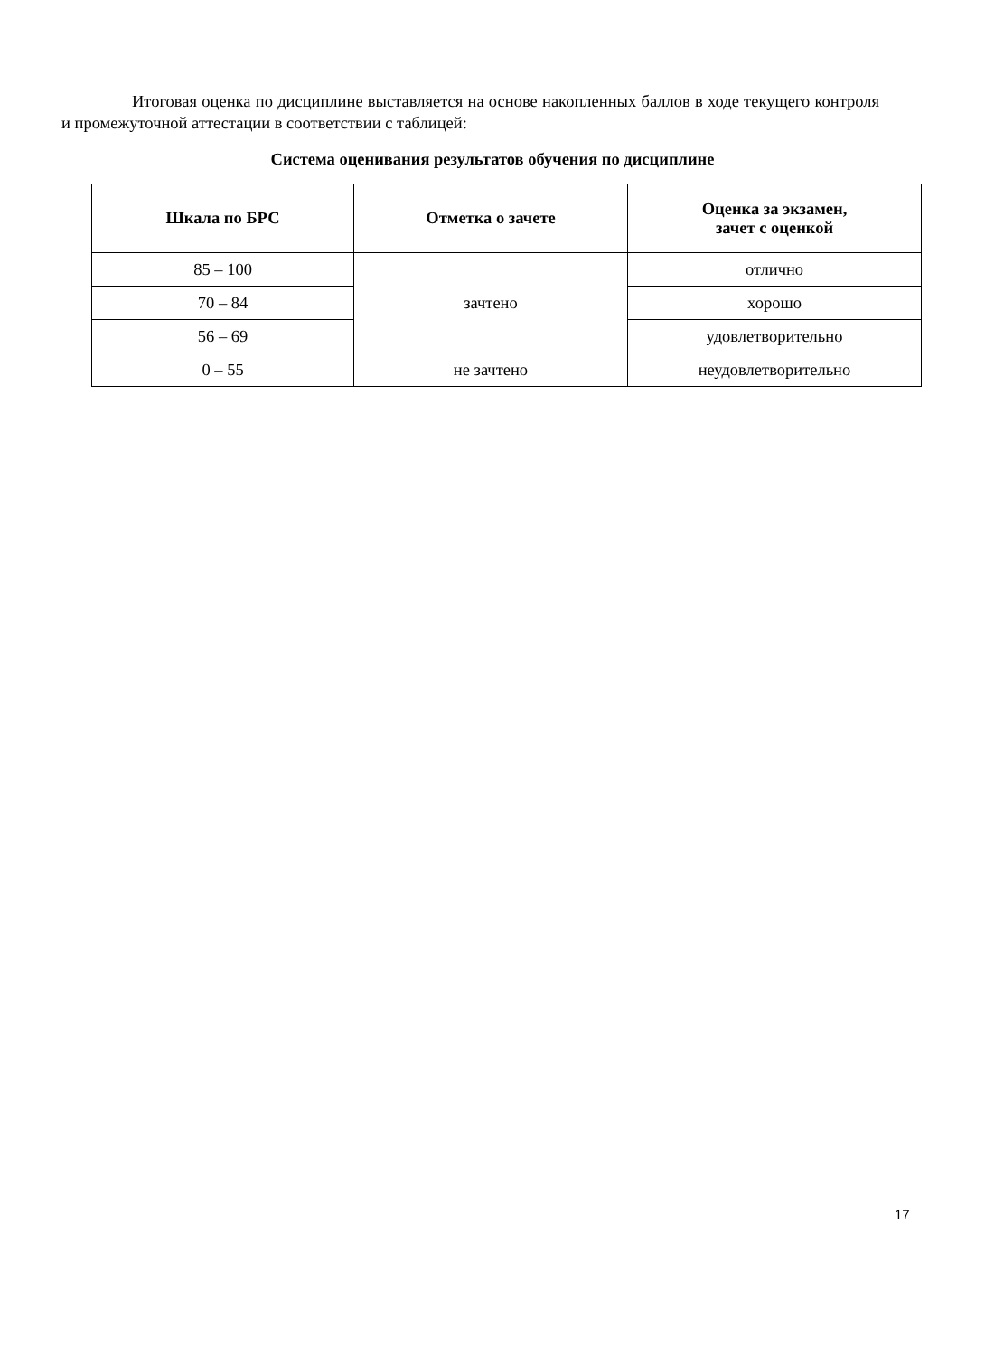Итоговая оценка по дисциплине выставляется на основе накопленных баллов в ходе текущего контроля и промежуточной аттестации в соответствии с таблицей:
Система оценивания результатов обучения по дисциплине
| Шкала по БРС | Отметка о зачете | Оценка за экзамен, зачет с оценкой |
| --- | --- | --- |
| 85 – 100 | зачтено | отлично |
| 70 – 84 | | хорошо |
| 56 – 69 | | удовлетворительно |
| 0 – 55 | не зачтено | неудовлетворительно |
17